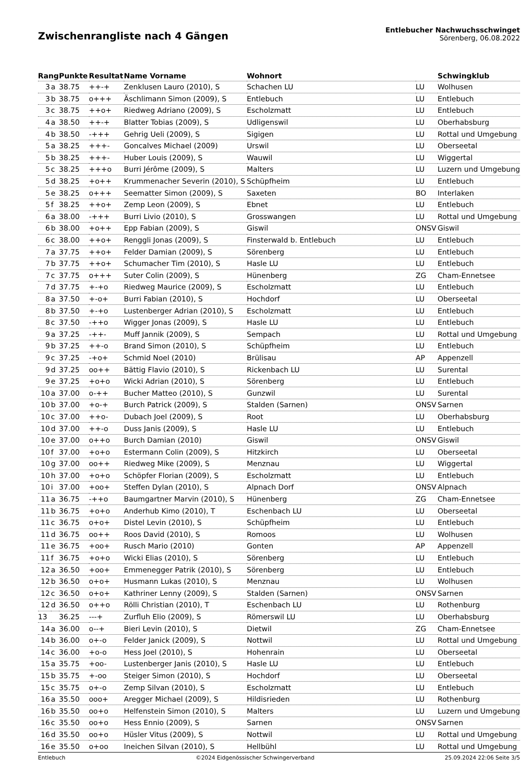Zwischenrangliste nach 4 Gängen
Entlebucher Nachwuchsschwinget
Sörenberg, 06.08.2022
| Rang | | Punkte | Resultat | Name Vorname | Wohnort | | Schwingklub |
| --- | --- | --- | --- | --- | --- | --- | --- |
| 3 | a | 38.75 | ++-+ | Zenklusen Lauro (2010), S | Schachen LU | LU | Wolhusen |
| 3 | b | 38.75 | o+++ | Äschlimann Simon (2009), S | Entlebuch | LU | Entlebuch |
| 3 | c | 38.75 | ++o+ | Riedweg Adriano (2009), S | Escholzmatt | LU | Entlebuch |
| 4 | a | 38.50 | ++-+ | Blatter Tobias (2009), S | Udligenswil | LU | Oberhabsburg |
| 4 | b | 38.50 | -+++ | Gehrig Ueli (2009), S | Sigigen | LU | Rottal und Umgebung |
| 5 | a | 38.25 | +++- | Goncalves Michael (2009) | Urswil | LU | Oberseetal |
| 5 | b | 38.25 | +++- | Huber Louis (2009), S | Wauwil | LU | Wiggertal |
| 5 | c | 38.25 | +++o | Burri Jérôme (2009), S | Malters | LU | Luzern und Umgebung |
| 5 | d | 38.25 | +o++ | Krummenacher Severin (2010), S | Schüpfheim | LU | Entlebuch |
| 5 | e | 38.25 | o+++ | Seematter Simon (2009), S | Saxeten | BO | Interlaken |
| 5 | f | 38.25 | ++o+ | Zemp Leon (2009), S | Ebnet | LU | Entlebuch |
| 6 | a | 38.00 | -+++ | Burri Livio (2010), S | Grosswangen | LU | Rottal und Umgebung |
| 6 | b | 38.00 | +o++ | Epp Fabian (2009), S | Giswil | ONSV | Giswil |
| 6 | c | 38.00 | ++o+ | Renggli Jonas (2009), S | Finsterwald b. Entlebuch | LU | Entlebuch |
| 7 | a | 37.75 | ++o+ | Felder Damian (2009), S | Sörenberg | LU | Entlebuch |
| 7 | b | 37.75 | ++o+ | Schumacher Tim (2010), S | Hasle LU | LU | Entlebuch |
| 7 | c | 37.75 | o+++ | Suter Colin (2009), S | Hünenberg | ZG | Cham-Ennetsee |
| 7 | d | 37.75 | +-+o | Riedweg Maurice (2009), S | Escholzmatt | LU | Entlebuch |
| 8 | a | 37.50 | +-o+ | Burri Fabian (2010), S | Hochdorf | LU | Oberseetal |
| 8 | b | 37.50 | +-+o | Lustenberger Adrian (2010), S | Escholzmatt | LU | Entlebuch |
| 8 | c | 37.50 | -++o | Wigger Jonas (2009), S | Hasle LU | LU | Entlebuch |
| 9 | a | 37.25 | -++- | Muff Jannik (2009), S | Sempach | LU | Rottal und Umgebung |
| 9 | b | 37.25 | ++-o | Brand Simon (2010), S | Schüpfheim | LU | Entlebuch |
| 9 | c | 37.25 | -+o+ | Schmid Noel (2010) | Brülisau | AP | Appenzell |
| 9 | d | 37.25 | oo++ | Bättig Flavio (2010), S | Rickenbach LU | LU | Surental |
| 9 | e | 37.25 | +o+o | Wicki Adrian (2010), S | Sörenberg | LU | Entlebuch |
| 10 | a | 37.00 | o-++ | Bucher Matteo (2010), S | Gunzwil | LU | Surental |
| 10 | b | 37.00 | +o-+ | Burch Patrick (2009), S | Stalden (Sarnen) | ONSV | Sarnen |
| 10 | c | 37.00 | ++o- | Dubach Joel (2009), S | Root | LU | Oberhabsburg |
| 10 | d | 37.00 | ++-o | Duss Janis (2009), S | Hasle LU | LU | Entlebuch |
| 10 | e | 37.00 | o++o | Burch Damian (2010) | Giswil | ONSV | Giswil |
| 10 | f | 37.00 | +o+o | Estermann Colin (2009), S | Hitzkirch | LU | Oberseetal |
| 10 | g | 37.00 | oo++ | Riedweg Mike (2009), S | Menznau | LU | Wiggertal |
| 10 | h | 37.00 | +o+o | Schöpfer Florian (2009), S | Escholzmatt | LU | Entlebuch |
| 10 | i | 37.00 | +oo+ | Steffen Dylan (2010), S | Alpnach Dorf | ONSV | Alpnach |
| 11 | a | 36.75 | -++o | Baumgartner Marvin (2010), S | Hünenberg | ZG | Cham-Ennetsee |
| 11 | b | 36.75 | +o+o | Anderhub Kimo (2010), T | Eschenbach LU | LU | Oberseetal |
| 11 | c | 36.75 | o+o+ | Distel Levin (2010), S | Schüpfheim | LU | Entlebuch |
| 11 | d | 36.75 | oo++ | Roos David (2010), S | Romoos | LU | Wolhusen |
| 11 | e | 36.75 | +oo+ | Rusch Mario (2010) | Gonten | AP | Appenzell |
| 11 | f | 36.75 | +o+o | Wicki Elias (2010), S | Sörenberg | LU | Entlebuch |
| 12 | a | 36.50 | +oo+ | Emmenegger Patrik (2010), S | Sörenberg | LU | Entlebuch |
| 12 | b | 36.50 | o+o+ | Husmann Lukas (2010), S | Menznau | LU | Wolhusen |
| 12 | c | 36.50 | o+o+ | Kathriner Lenny (2009), S | Stalden (Sarnen) | ONSV | Sarnen |
| 12 | d | 36.50 | o++o | Rölli Christian (2010), T | Eschenbach LU | LU | Rothenburg |
| 13 | | 36.25 | ---+ | Zurfluh Elio (2009), S | Römerswil LU | LU | Oberhabsburg |
| 14 | a | 36.00 | o--+ | Bieri Levin (2010), S | Dietwil | ZG | Cham-Ennetsee |
| 14 | b | 36.00 | o+-o | Felder Janick (2009), S | Nottwil | LU | Rottal und Umgebung |
| 14 | c | 36.00 | +o-o | Hess Joel (2010), S | Hohenrain | LU | Oberseetal |
| 15 | a | 35.75 | +oo- | Lustenberger Janis (2010), S | Hasle LU | LU | Entlebuch |
| 15 | b | 35.75 | +-oo | Steiger Simon (2010), S | Hochdorf | LU | Oberseetal |
| 15 | c | 35.75 | o+-o | Zemp Silvan (2010), S | Escholzmatt | LU | Entlebuch |
| 16 | a | 35.50 | ooo+ | Aregger Michael (2009), S | Hildisrieden | LU | Rothenburg |
| 16 | b | 35.50 | oo+o | Helfenstein Simon (2010), S | Malters | LU | Luzern und Umgebung |
| 16 | c | 35.50 | oo+o | Hess Ennio (2009), S | Sarnen | ONSV | Sarnen |
| 16 | d | 35.50 | oo+o | Hüsler Vitus (2009), S | Nottwil | LU | Rottal und Umgebung |
| 16 | e | 35.50 | o+oo | Ineichen Silvan (2010), S | Hellbühl | LU | Rottal und Umgebung |
Entlebuch ©2024 Eidgenössischer Schwingerverband 25.09.2024 22:06 Seite 3/5